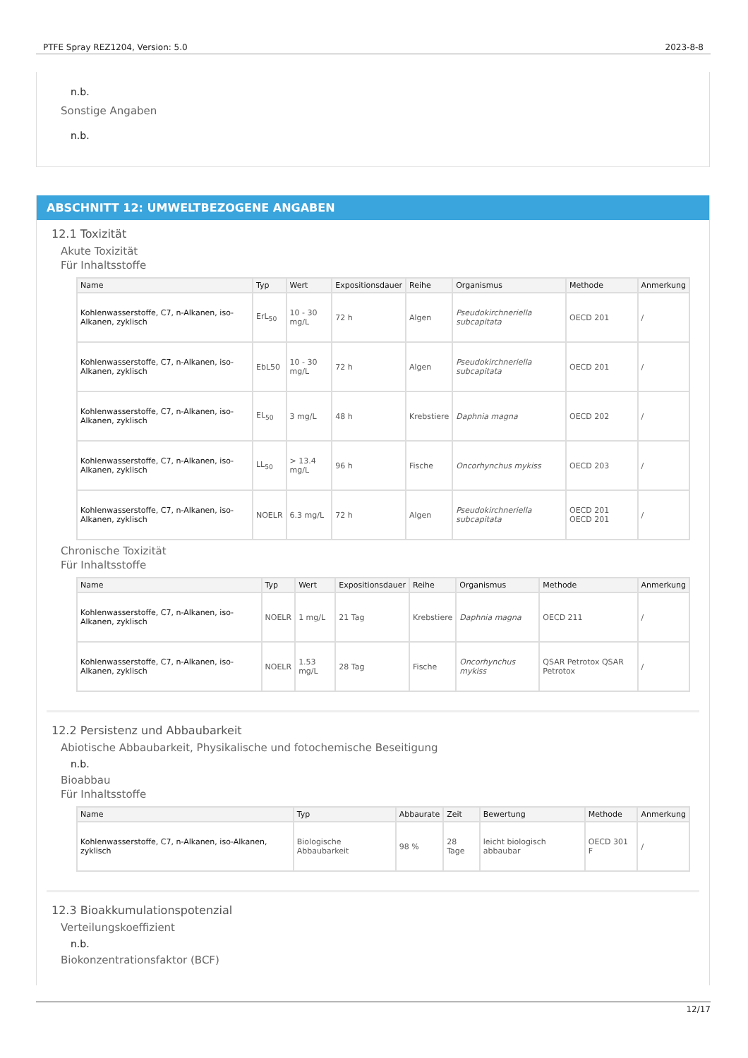PTFE Spray REZ1204, Version: 5.0 2023-8-8
n.b.
Sonstige Angaben
n.b.
ABSCHNITT 12: UMWELTBEZOGENE ANGABEN
12.1 Toxizität
Akute Toxizität
Für Inhaltsstoffe
| Name | Typ | Wert | Expositionsdauer | Reihe | Organismus | Methode | Anmerkung |
| --- | --- | --- | --- | --- | --- | --- | --- |
| Kohlenwasserstoffe, C7, n-Alkanen, iso-Alkanen, zyklisch | ErL<sub>50</sub> | 10 - 30 mg/L | 72 h | Algen | Pseudokirchneriella subcapitata | OECD 201 | / |
| Kohlenwasserstoffe, C7, n-Alkanen, iso-Alkanen, zyklisch | EbL50 | 10 - 30 mg/L | 72 h | Algen | Pseudokirchneriella subcapitata | OECD 201 | / |
| Kohlenwasserstoffe, C7, n-Alkanen, iso-Alkanen, zyklisch | EL<sub>50</sub> | 3 mg/L | 48 h | Krebstiere | Daphnia magna | OECD 202 | / |
| Kohlenwasserstoffe, C7, n-Alkanen, iso-Alkanen, zyklisch | LL<sub>50</sub> | > 13.4 mg/L | 96 h | Fische | Oncorhynchus mykiss | OECD 203 | / |
| Kohlenwasserstoffe, C7, n-Alkanen, iso-Alkanen, zyklisch | NOELR | 6.3 mg/L | 72 h | Algen | Pseudokirchneriella subcapitata | OECD 201 OECD 201 | / |
Chronische Toxizität
Für Inhaltsstoffe
| Name | Typ | Wert | Expositionsdauer | Reihe | Organismus | Methode | Anmerkung |
| --- | --- | --- | --- | --- | --- | --- | --- |
| Kohlenwasserstoffe, C7, n-Alkanen, iso-Alkanen, zyklisch | NOELR | 1 mg/L | 21 Tag | Krebstiere | Daphnia magna | OECD 211 | / |
| Kohlenwasserstoffe, C7, n-Alkanen, iso-Alkanen, zyklisch | NOELR | 1.53 mg/L | 28 Tag | Fische | Oncorhynchus mykiss | QSAR Petrotox QSAR Petrotox | / |
12.2 Persistenz und Abbaubarkeit
Abiotische Abbaubarkeit, Physikalische und fotochemische Beseitigung
n.b.
Bioabbau
Für Inhaltsstoffe
| Name | Typ | Abbaurate | Zeit | Bewertung | Methode | Anmerkung |
| --- | --- | --- | --- | --- | --- | --- |
| Kohlenwasserstoffe, C7, n-Alkanen, iso-Alkanen, zyklisch | Biologische Abbaubarkeit | 98 % | 28 Tage | leicht biologisch abbaubar | OECD 301 F | / |
12.3 Bioakkumulationspotenzial
Verteilungskoeffizient
n.b.
Biokonzentrationsfaktor (BCF)
12/17